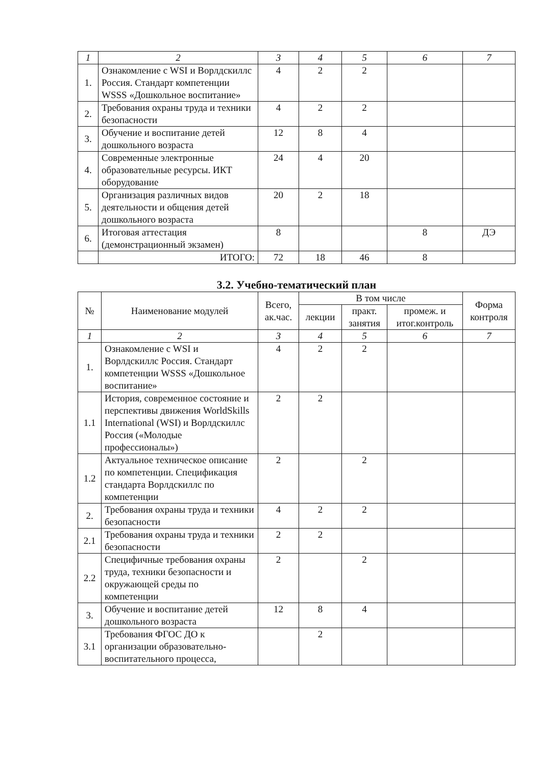| 1 | 2 | 3 | 4 | 5 | 6 | 7 |
| 1. | Ознакомление с WSI и Ворлдскиллс Россия. Стандарт компетенции WSSS «Дошкольное воспитание» | 4 | 2 | 2 | | |
| 2. | Требования охраны труда и техники безопасности | 4 | 2 | 2 | | |
| 3. | Обучение и воспитание детей дошкольного возраста | 12 | 8 | 4 | | |
| 4. | Современные электронные образовательные ресурсы. ИКТ оборудование | 24 | 4 | 20 | | |
| 5. | Организация различных видов деятельности и общения детей дошкольного возраста | 20 | 2 | 18 | | |
| 6. | Итоговая аттестация (демонстрационный экзамен) | 8 | | | 8 | ДЭ |
| | ИТОГО: | 72 | 18 | 46 | 8 | |
3.2. Учебно-тематический план
| № | Наименование модулей | Всего, ак.час. | В том числе | | | Форма контроля |
| --- | --- | --- | --- | --- | --- | --- |
| | | | лекции | практ. занятия | промеж. и итог.контроль | |
| 1 | 2 | 3 | 4 | 5 | 6 | 7 |
| 1. | Ознакомление с WSI и Ворлдскиллс Россия. Стандарт компетенции WSSS «Дошкольное воспитание» | 4 | 2 | 2 | | |
| 1.1 | История, современное состояние и перспективы движения WorldSkills International (WSI) и Ворлдскиллс Россия («Молодые профессионалы») | 2 | 2 | | | |
| 1.2 | Актуальное техническое описание по компетенции. Спецификация стандарта Ворлдскиллс по компетенции | 2 | | 2 | | |
| 2. | Требования охраны труда и техники безопасности | 4 | 2 | 2 | | |
| 2.1 | Требования охраны труда и техники безопасности | 2 | 2 | | | |
| 2.2 | Специфичные требования охраны труда, техники безопасности и окружающей среды по компетенции | 2 | | 2 | | |
| 3. | Обучение и воспитание детей дошкольного возраста | 12 | 8 | 4 | | |
| 3.1 | Требования ФГОС ДО к организации образовательно-воспитательного процесса, | | 2 | | | |